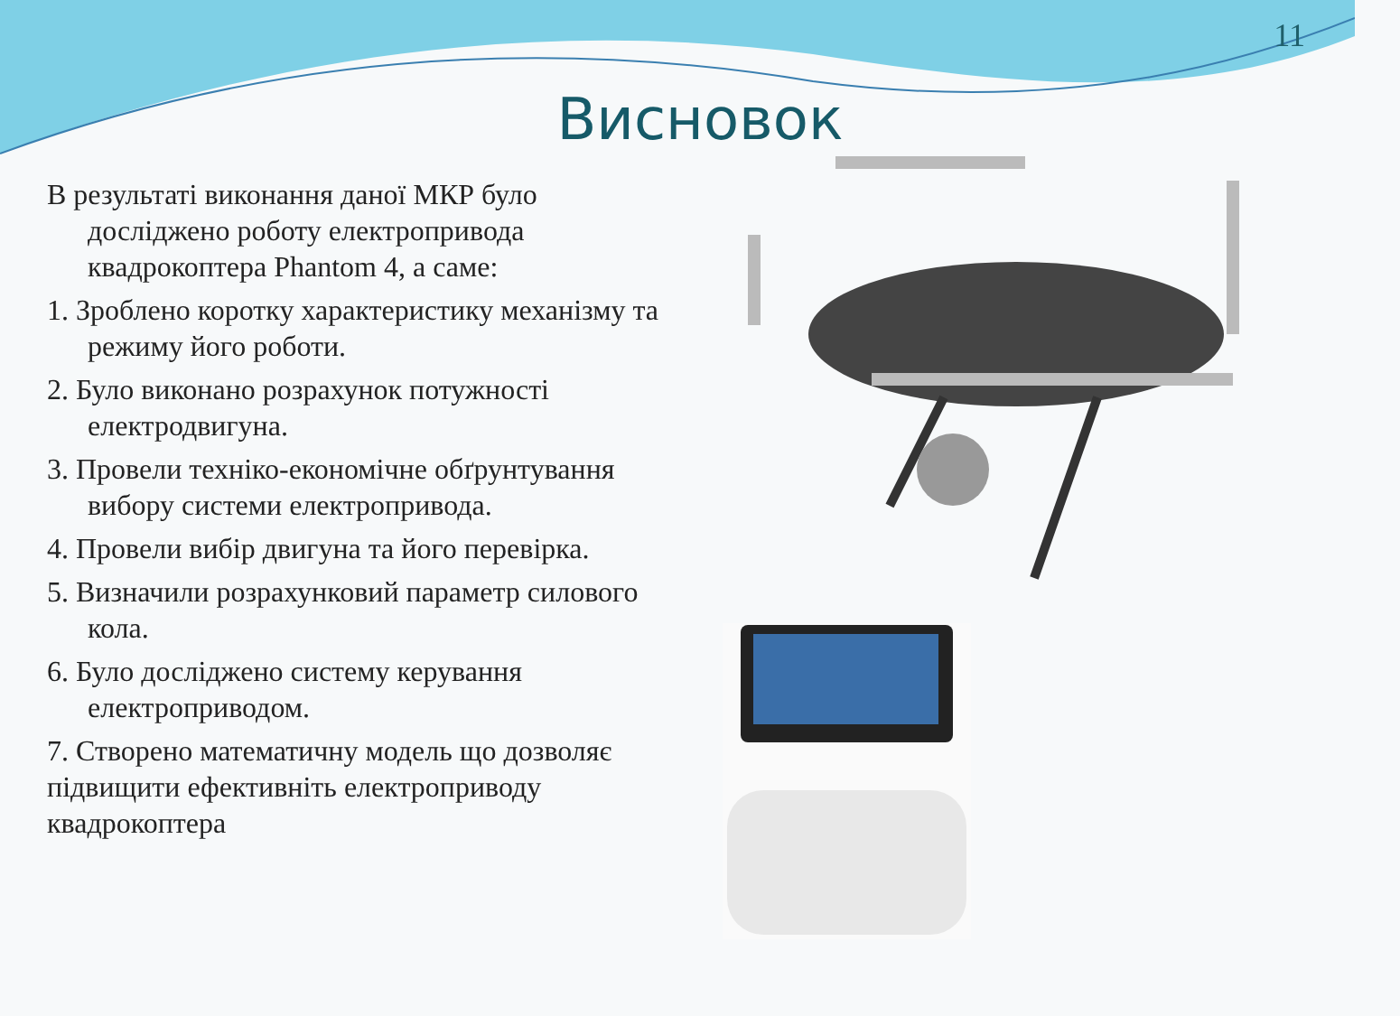11
Висновок
В результаті виконання даної МКР було досліджено роботу електропривода квадрокоптера Phantom 4, а саме:
1. Зроблено коротку характеристику механізму та режиму його роботи.
2. Було виконано розрахунок потужності електродвигуна.
3. Провели техніко-економічне обґрунтування вибору системи електропривода.
4. Провели вибір двигуна та його перевірка.
5. Визначили розрахунковий параметр силового кола.
6. Було досліджено систему керування електроприводом.
7. Створено математичну модель що дозволяє підвищити ефективніть електроприводу квадрокоптера